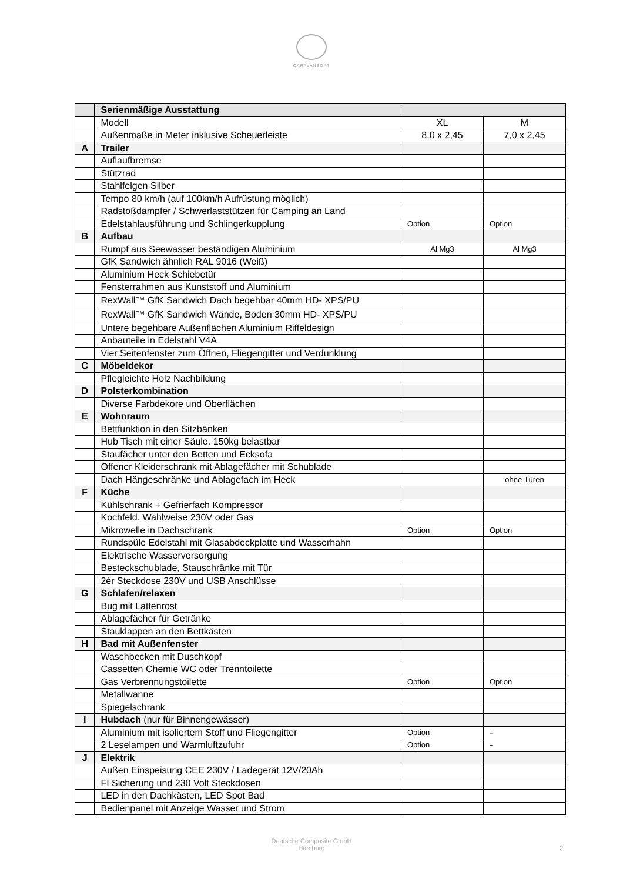CARAVANBOAT
| | Serienmäßige Ausstattung | | |
| | Modell | XL | M |
| | Außenmaße in Meter inklusive Scheuerleiste | 8,0 x 2,45 | 7,0 x 2,45 |
| A | Trailer | | |
| | Auflaufbremse | | |
| | Stützrad | | |
| | Stahlfelgen Silber | | |
| | Tempo 80 km/h (auf 100km/h Aufrüstung möglich) | | |
| | Radstoßdämpfer / Schwerlaststützen für Camping an Land | | |
| | Edelstahlausführung und Schlingerkupplung | Option | Option |
| B | Aufbau | | |
| | Rumpf aus Seewasser beständigen Aluminium | Al Mg3 | Al Mg3 |
| | GfK Sandwich ähnlich RAL 9016 (Weiß) | | |
| | Aluminium Heck Schiebetür | | |
| | Fensterrahmen aus Kunststoff und Aluminium | | |
| | RexWall™ GfK Sandwich Dach begehbar 40mm HD- XPS/PU | | |
| | RexWall™ GfK Sandwich Wände, Boden 30mm HD- XPS/PU | | |
| | Untere begehbare Außenflächen Aluminium Riffeldesign | | |
| | Anbauteile in Edelstahl V4A | | |
| | Vier Seitenfenster zum Öffnen, Fliegengitter und Verdunklung | | |
| C | Möbeldekor | | |
| | Pflegleichte Holz Nachbildung | | |
| D | Polsterkombination | | |
| | Diverse Farbdekore und Oberflächen | | |
| E | Wohnraum | | |
| | Bettfunktion in den Sitzbänken | | |
| | Hub Tisch mit einer Säule. 150kg belastbar | | |
| | Staufächer unter den Betten und Ecksofa | | |
| | Offener Kleiderschrank mit Ablagefächer mit Schublade | | |
| | Dach Hängeschränke und Ablagefach im Heck | | ohne Türen |
| F | Küche | | |
| | Kühlschrank + Gefrierfach Kompressor | | |
| | Kochfeld. Wahlweise 230V oder Gas | | |
| | Mikrowelle in Dachschrank | Option | Option |
| | Rundspüle Edelstahl mit Glasabdeckplatte und Wasserhahn | | |
| | Elektrische Wasserversorgung | | |
| | Besteckschublade, Stauschränke mit Tür | | |
| | 2ér Steckdose 230V und USB Anschlüsse | | |
| G | Schlafen/relaxen | | |
| | Bug mit Lattenrost | | |
| | Ablagefächer für Getränke | | |
| | Stauklappen an den Bettkästen | | |
| H | Bad mit Außenfenster | | |
| | Waschbecken mit Duschkopf | | |
| | Cassetten Chemie WC oder Trenntoilette | | |
| | Gas Verbrennungstoilette | Option | Option |
| | Metallwanne | | |
| | Spiegelschrank | | |
| I | Hubdach (nur für Binnengewässer) | | |
| | Aluminium mit isoliertem Stoff und Fliegengitter | Option | - |
| | 2 Leselampen und Warmluftzufuhr | Option | - |
| J | Elektrik | | |
| | Außen Einspeisung CEE 230V / Ladegerät 12V/20Ah | | |
| | FI Sicherung und 230 Volt Steckdosen | | |
| | LED in den Dachkästen, LED Spot Bad | | |
| | Bedienpanel mit Anzeige Wasser und Strom | | |
Deutsche Composite GmbH
Hamburg
2